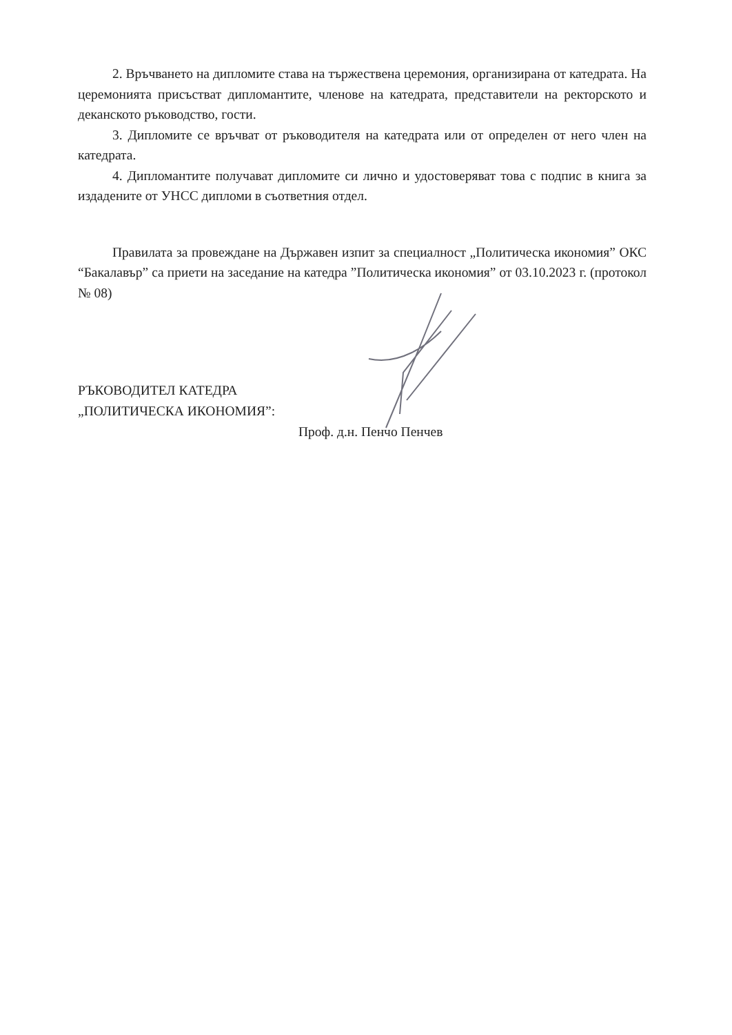2. Връчването на дипломите става на тържествена церемония, организирана от катедрата. На церемонията присъстват дипломантите, членове на катедрата, представители на ректорското и деканското ръководство, гости.
3. Дипломите се връчват от ръководителя на катедрата или от определен от него член на катедрата.
4. Дипломантите получават дипломите си лично и удостоверяват това с подпис в книга за издадените от УНСС дипломи в съответния отдел.
Правилата за провеждане на Държавен изпит за специалност „Политическа икономия” ОКС “Бакалавър” са приети на заседание на катедра ”Политическа икономия” от 03.10.2023 г. (протокол № 08)
РЪКОВОДИТЕЛ КАТЕДРА
„ПОЛИТИЧЕСКА ИКОНОМИЯ”:
Проф. д.н. Пенчо Пенчев